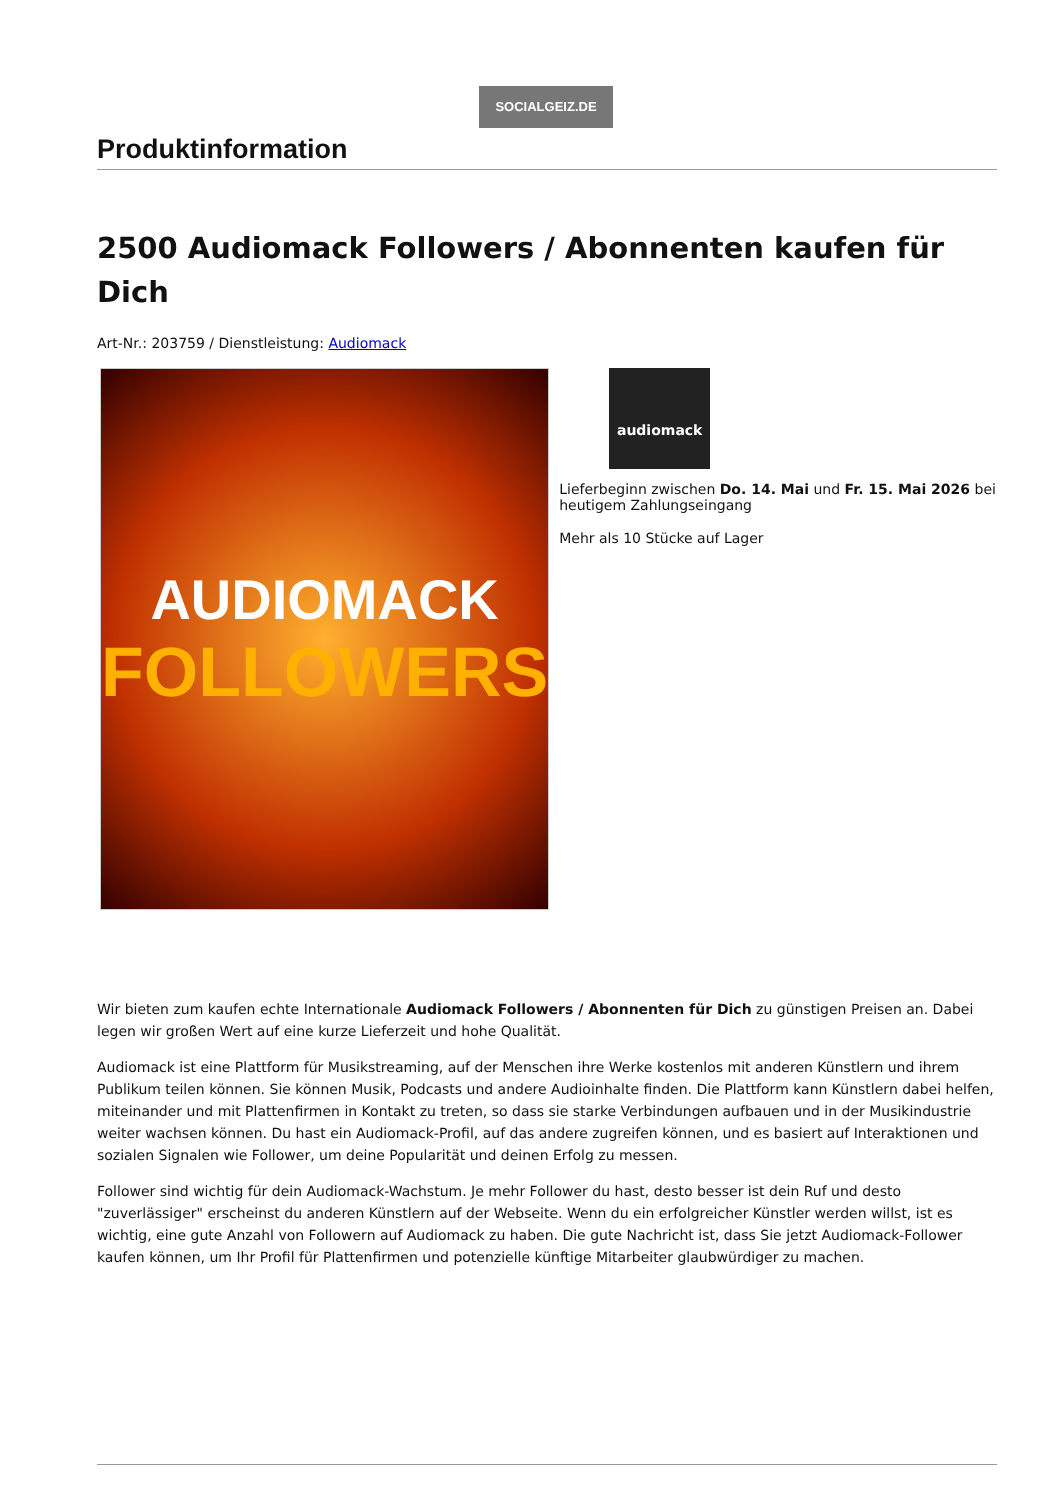SOCIALGEIZ.DE
Produktinformation
2500 Audiomack Followers / Abonnenten kaufen für Dich
Art-Nr.: 203759 / Dienstleistung: Audiomack
AUDIOMACK
FOLLOWERS
audiomack
Lieferbeginn zwischen Do. 14. Mai und Fr. 15. Mai 2026 bei heutigem Zahlungseingang
Mehr als 10 Stücke auf Lager
Wir bieten zum kaufen echte Internationale Audiomack Followers / Abonnenten für Dich zu günstigen Preisen an. Dabei legen wir großen Wert auf eine kurze Lieferzeit und hohe Qualität.
Audiomack ist eine Plattform für Musikstreaming, auf der Menschen ihre Werke kostenlos mit anderen Künstlern und ihrem Publikum teilen können. Sie können Musik, Podcasts und andere Audioinhalte finden. Die Plattform kann Künstlern dabei helfen, miteinander und mit Plattenfirmen in Kontakt zu treten, so dass sie starke Verbindungen aufbauen und in der Musikindustrie weiter wachsen können. Du hast ein Audiomack-Profil, auf das andere zugreifen können, und es basiert auf Interaktionen und sozialen Signalen wie Follower, um deine Popularität und deinen Erfolg zu messen.
Follower sind wichtig für dein Audiomack-Wachstum. Je mehr Follower du hast, desto besser ist dein Ruf und desto "zuverlässiger" erscheinst du anderen Künstlern auf der Webseite. Wenn du ein erfolgreicher Künstler werden willst, ist es wichtig, eine gute Anzahl von Followern auf Audiomack zu haben. Die gute Nachricht ist, dass Sie jetzt Audiomack-Follower kaufen können, um Ihr Profil für Plattenfirmen und potenzielle künftige Mitarbeiter glaubwürdiger zu machen.